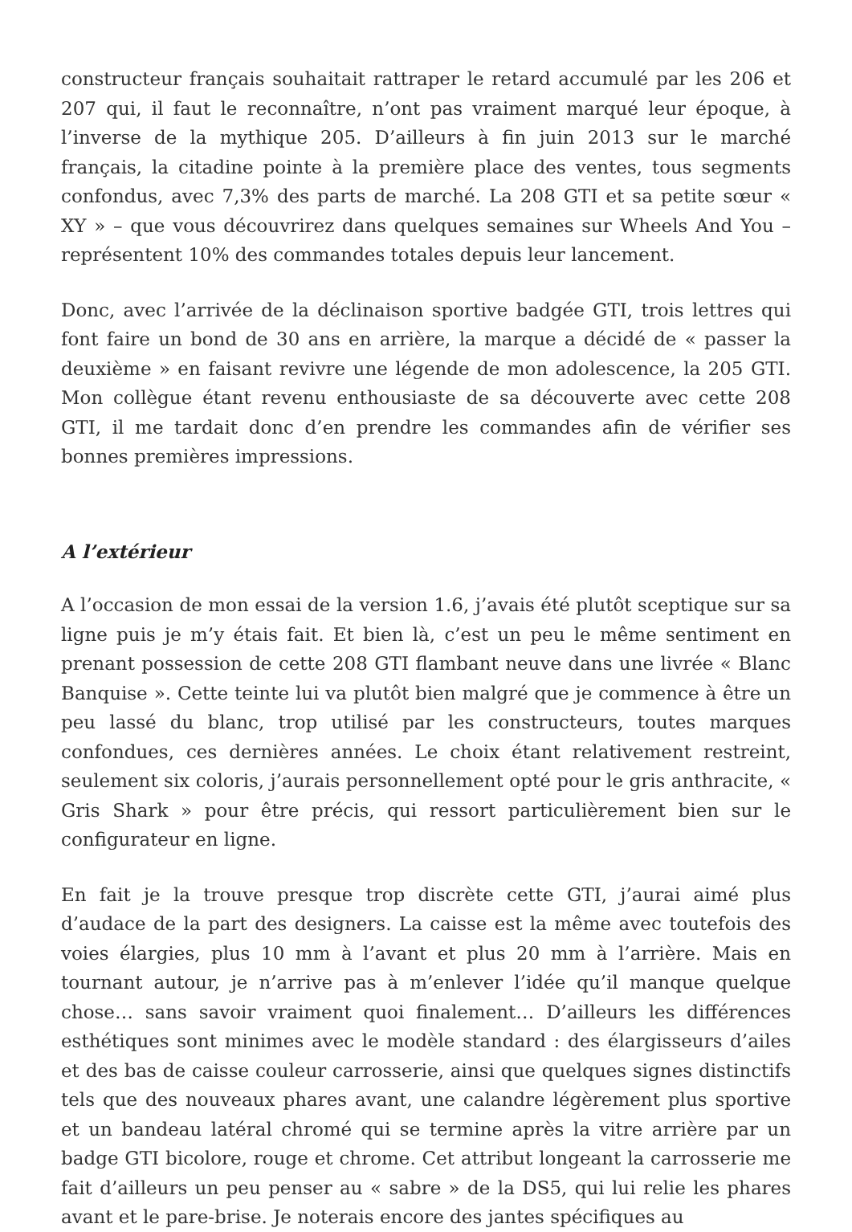constructeur français souhaitait rattraper le retard accumulé par les 206 et 207 qui, il faut le reconnaître, n’ont pas vraiment marqué leur époque, à l’inverse de la mythique 205. D’ailleurs à fin juin 2013 sur le marché français, la citadine pointe à la première place des ventes, tous segments confondus, avec 7,3% des parts de marché. La 208 GTI et sa petite sœur « XY » – que vous découvrirez dans quelques semaines sur Wheels And You – représentent 10% des commandes totales depuis leur lancement.
Donc, avec l’arrivée de la déclinaison sportive badgée GTI, trois lettres qui font faire un bond de 30 ans en arrière, la marque a décidé de « passer la deuxième » en faisant revivre une légende de mon adolescence, la 205 GTI. Mon collègue étant revenu enthousiaste de sa découverte avec cette 208 GTI, il me tardait donc d’en prendre les commandes afin de vérifier ses bonnes premières impressions.
A l’extérieur
A l’occasion de mon essai de la version 1.6, j’avais été plutôt sceptique sur sa ligne puis je m’y étais fait. Et bien là, c’est un peu le même sentiment en prenant possession de cette 208 GTI flambant neuve dans une livrée « Blanc Banquise ». Cette teinte lui va plutôt bien malgré que je commence à être un peu lassé du blanc, trop utilisé par les constructeurs, toutes marques confondues, ces dernières années. Le choix étant relativement restreint, seulement six coloris, j’aurais personnellement opté pour le gris anthracite, « Gris Shark » pour être précis, qui ressort particulièrement bien sur le configurateur en ligne.
En fait je la trouve presque trop discrète cette GTI, j’aurai aimé plus d’audace de la part des designers. La caisse est la même avec toutefois des voies élargies, plus 10 mm à l’avant et plus 20 mm à l’arrière. Mais en tournant autour, je n’arrive pas à m’enlever l’idée qu’il manque quelque chose… sans savoir vraiment quoi finalement… D’ailleurs les différences esthétiques sont minimes avec le modèle standard : des élargisseurs d’ailes et des bas de caisse couleur carrosserie, ainsi que quelques signes distinctifs tels que des nouveaux phares avant, une calandre légèrement plus sportive et un bandeau latéral chromé qui se termine après la vitre arrière par un badge GTI bicolore, rouge et chrome. Cet attribut longeant la carrosserie me fait d’ailleurs un peu penser au « sabre » de la DS5, qui lui relie les phares avant et le pare-brise. Je noterais encore des jantes spécifiques au